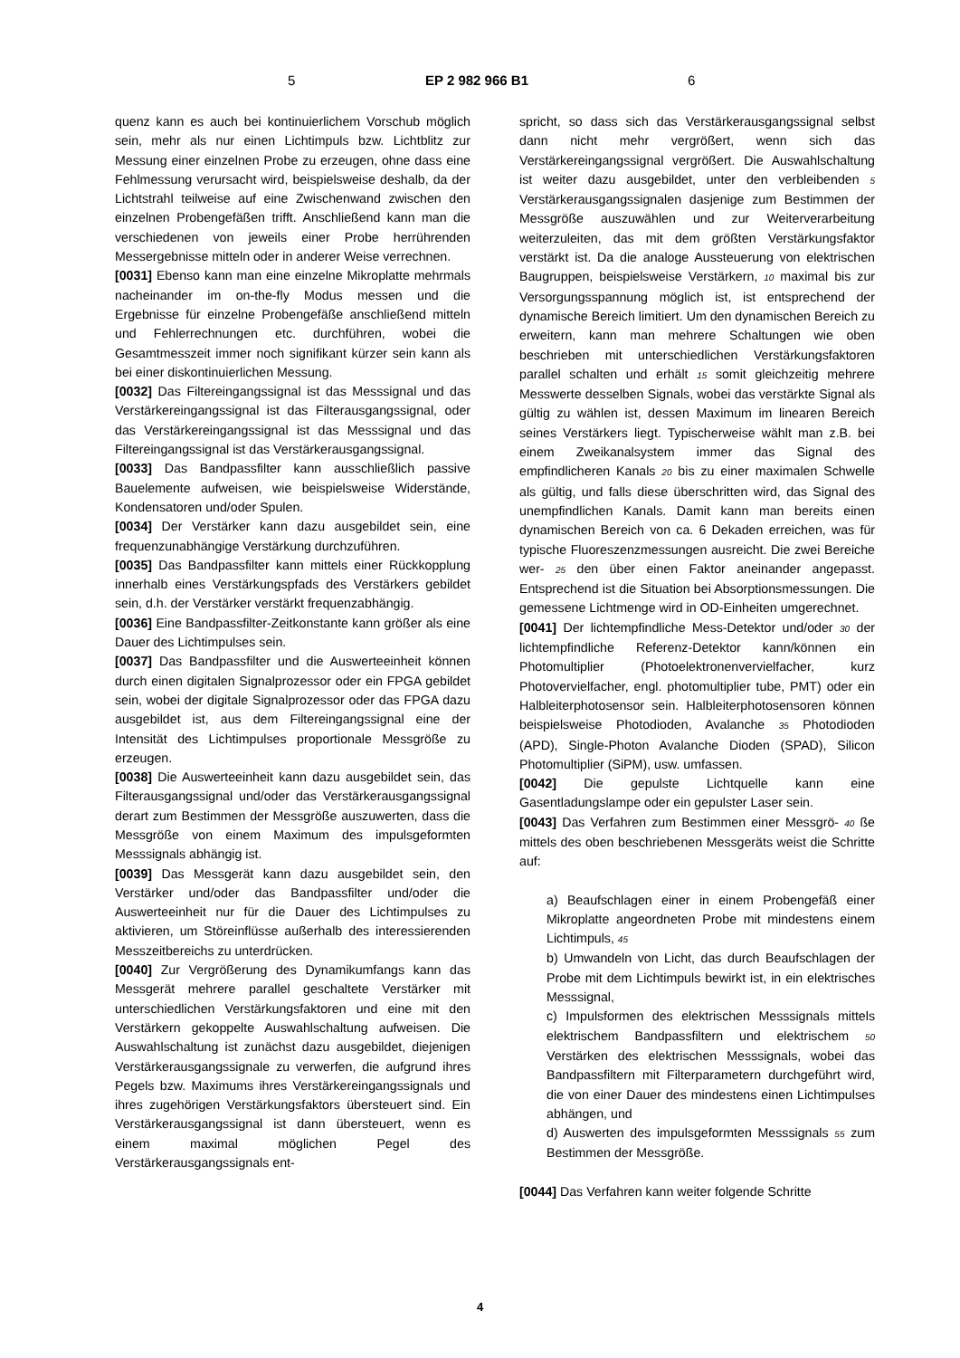5 EP 2 982 966 B1 6
quenz kann es auch bei kontinuierlichem Vorschub möglich sein, mehr als nur einen Lichtimpuls bzw. Lichtblitz zur Messung einer einzelnen Probe zu erzeugen, ohne dass eine Fehlmessung verursacht wird, beispielsweise deshalb, da der Lichtstrahl teilweise auf eine Zwischenwand zwischen den einzelnen Probengefäßen trifft. Anschließend kann man die verschiedenen von jeweils einer Probe herrührenden Messergebnisse mitteln oder in anderer Weise verrechnen.
[0031] Ebenso kann man eine einzelne Mikroplatte mehrmals nacheinander im on-the-fly Modus messen und die Ergebnisse für einzelne Probengefäße anschließend mitteln und Fehlerrechnungen etc. durchführen, wobei die Gesamtmesszeit immer noch signifikant kürzer sein kann als bei einer diskontinuierlichen Messung.
[0032] Das Filtereingangssignal ist das Messsignal und das Verstärkereingangssignal ist das Filterausgangssignal, oder das Verstärkereingangssignal ist das Messsignal und das Filtereingangssignal ist das Verstärkerausgangssignal.
[0033] Das Bandpassfilter kann ausschließlich passive Bauelemente aufweisen, wie beispielsweise Widerstände, Kondensatoren und/oder Spulen.
[0034] Der Verstärker kann dazu ausgebildet sein, eine frequenzunabhängige Verstärkung durchzuführen.
[0035] Das Bandpassfilter kann mittels einer Rückkopplung innerhalb eines Verstärkungspfads des Verstärkers gebildet sein, d.h. der Verstärker verstärkt frequenzabhängig.
[0036] Eine Bandpassfilter-Zeitkonstante kann größer als eine Dauer des Lichtimpulses sein.
[0037] Das Bandpassfilter und die Auswerteeinheit können durch einen digitalen Signalprozessor oder ein FPGA gebildet sein, wobei der digitale Signalprozessor oder das FPGA dazu ausgebildet ist, aus dem Filtereingangssignal eine der Intensität des Lichtimpulses proportionale Messgröße zu erzeugen.
[0038] Die Auswerteeinheit kann dazu ausgebildet sein, das Filterausgangssignal und/oder das Verstärkerausgangssignal derart zum Bestimmen der Messgröße auszuwerten, dass die Messgröße von einem Maximum des impulsgeformten Messsignals abhängig ist.
[0039] Das Messgerät kann dazu ausgebildet sein, den Verstärker und/oder das Bandpassfilter und/oder die Auswerteeinheit nur für die Dauer des Lichtimpulses zu aktivieren, um Störeinflüsse außerhalb des interessierenden Messzeitbereichs zu unterdrücken.
[0040] Zur Vergrößerung des Dynamikumfangs kann das Messgerät mehrere parallel geschaltete Verstärker mit unterschiedlichen Verstärkungsfaktoren und eine mit den Verstärkern gekoppelte Auswahlschaltung aufweisen. Die Auswahlschaltung ist zunächst dazu ausgebildet, diejenigen Verstärkerausgangssignale zu verwerfen, die aufgrund ihres Pegels bzw. Maximums ihres Verstärkereingangssignals und ihres zugehörigen Verstärkungsfaktors übersteuert sind. Ein Verstärkerausgangssignal ist dann übersteuert, wenn es einem maximal möglichen Pegel des Verstärkerausgangssignals ent-
spricht, so dass sich das Verstärkerausgangssignal selbst dann nicht mehr vergrößert, wenn sich das Verstärkereingangssignal vergrößert. Die Auswahlschaltung ist weiter dazu ausgebildet, unter den verbleibenden 5 Verstärkerausgangssignalen dasjenige zum Bestimmen der Messgröße auszuwählen und zur Weiterverarbeitung weiterzuleiten, das mit dem größten Verstärkungsfaktor verstärkt ist. Da die analoge Aussteuerung von elektrischen Baugruppen, beispielsweise Verstärkern, 10 maximal bis zur Versorgungsspannung möglich ist, ist entsprechend der dynamische Bereich limitiert. Um den dynamischen Bereich zu erweitern, kann man mehrere Schaltungen wie oben beschrieben mit unterschiedlichen Verstärkungsfaktoren parallel schalten und erhält 15 somit gleichzeitig mehrere Messwerte desselben Signals, wobei das verstärkte Signal als gültig zu wählen ist, dessen Maximum im linearen Bereich seines Verstärkers liegt. Typischerweise wählt man z.B. bei einem Zweikanalsystem immer das Signal des empfindlicheren Kanals 20 bis zu einer maximalen Schwelle als gültig, und falls diese überschritten wird, das Signal des unempfindlichen Kanals. Damit kann man bereits einen dynamischen Bereich von ca. 6 Dekaden erreichen, was für typische Fluoreszenzmessungen ausreicht. Die zwei Bereiche wer- 25 den über einen Faktor aneinander angepasst. Entsprechend ist die Situation bei Absorptionsmessungen. Die gemessene Lichtmenge wird in OD-Einheiten umgerechnet.
[0041] Der lichtempfindliche Mess-Detektor und/oder 30 der lichtempfindliche Referenz-Detektor kann/können ein Photomultiplier (Photoelektronenvervielfacher, kurz Photovervielfacher, engl. photomultiplier tube, PMT) oder ein Halbleiterphotosensor sein. Halbleiterphotosensoren können beispielsweise Photodioden, Avalanche 35 Photodioden (APD), Single-Photon Avalanche Dioden (SPAD), Silicon Photomultiplier (SiPM), usw. umfassen.
[0042] Die gepulste Lichtquelle kann eine Gasentladungslampe oder ein gepulster Laser sein.
[0043] Das Verfahren zum Bestimmen einer Messgrö- 40 ße mittels des oben beschriebenen Messgeräts weist die Schritte auf:
a) Beaufschlagen einer in einem Probengefäß einer Mikroplatte angeordneten Probe mit mindestens einem Lichtimpuls, 45
b) Umwandeln von Licht, das durch Beaufschlagen der Probe mit dem Lichtimpuls bewirkt ist, in ein elektrisches Messsignal,
c) Impulsformen des elektrischen Messsignals mittels elektrischem Bandpassfiltern und elektrischem 50 Verstärken des elektrischen Messsignals, wobei das Bandpassfiltern mit Filterparametern durchgeführt wird, die von einer Dauer des mindestens einen Lichtimpulses abhängen, und
d) Auswerten des impulsgeformten Messsignals 55 zum Bestimmen der Messgröße.
[0044] Das Verfahren kann weiter folgende Schritte
4